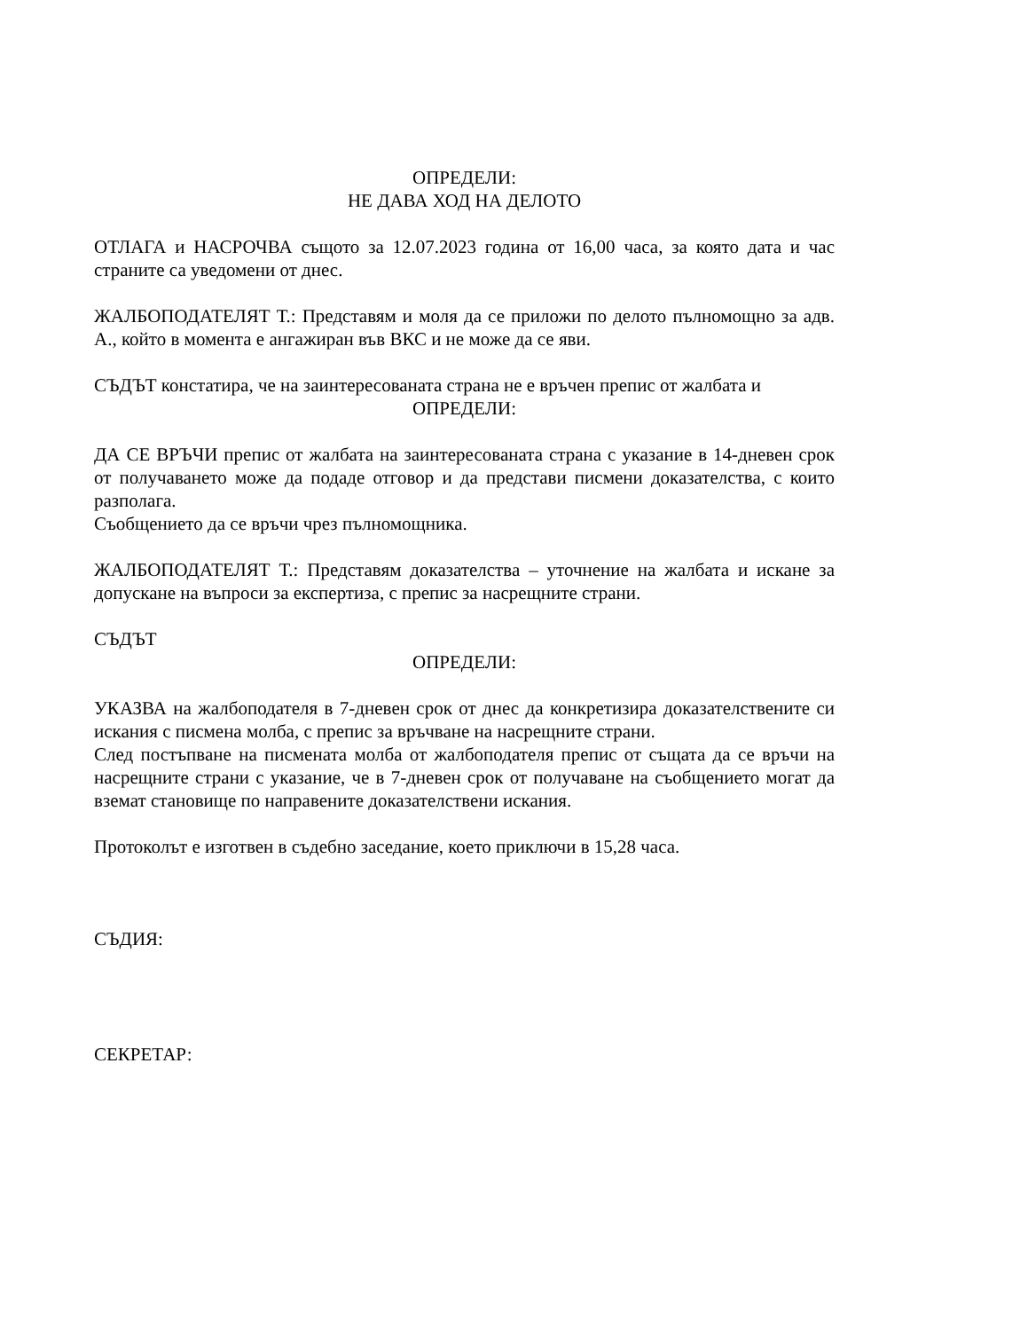ОПРЕДЕЛИ:
НЕ ДАВА ХОД НА ДЕЛОТО
ОТЛАГА и НАСРОЧВА същото за 12.07.2023 година от 16,00 часа, за която дата и час страните са уведомени от днес.
ЖАЛБОПОДАТЕЛЯТ Т.: Представям и моля да се приложи по делото пълномощно за адв. А., който в момента е ангажиран във ВКС и не може да се яви.
СЪДЪТ констатира, че на заинтересованата страна не е връчен препис от жалбата и
ОПРЕДЕЛИ:
ДА СЕ ВРЪЧИ препис от жалбата на заинтересованата страна с указание в 14-дневен срок от получаването може да подаде отговор и да представи писмени доказателства, с които разполага.
Съобщението да се връчи чрез пълномощника.
ЖАЛБОПОДАТЕЛЯТ Т.: Представям доказателства – уточнение на жалбата и искане за допускане на въпроси за експертиза, с препис за насрещните страни.
СЪДЪТ
ОПРЕДЕЛИ:
УКАЗВА на жалбоподателя в 7-дневен срок от днес да конкретизира доказателствените си искания с писмена молба, с препис за връчване на насрещните страни.
След постъпване на писмената молба от жалбоподателя препис от същата да се връчи на насрещните страни с указание, че в 7-дневен срок от получаване на съобщението могат да вземат становище по направените доказателствени искания.
Протоколът е изготвен в съдебно заседание, което приключи в 15,28 часа.
СЪДИЯ:
СЕКРЕТАР: